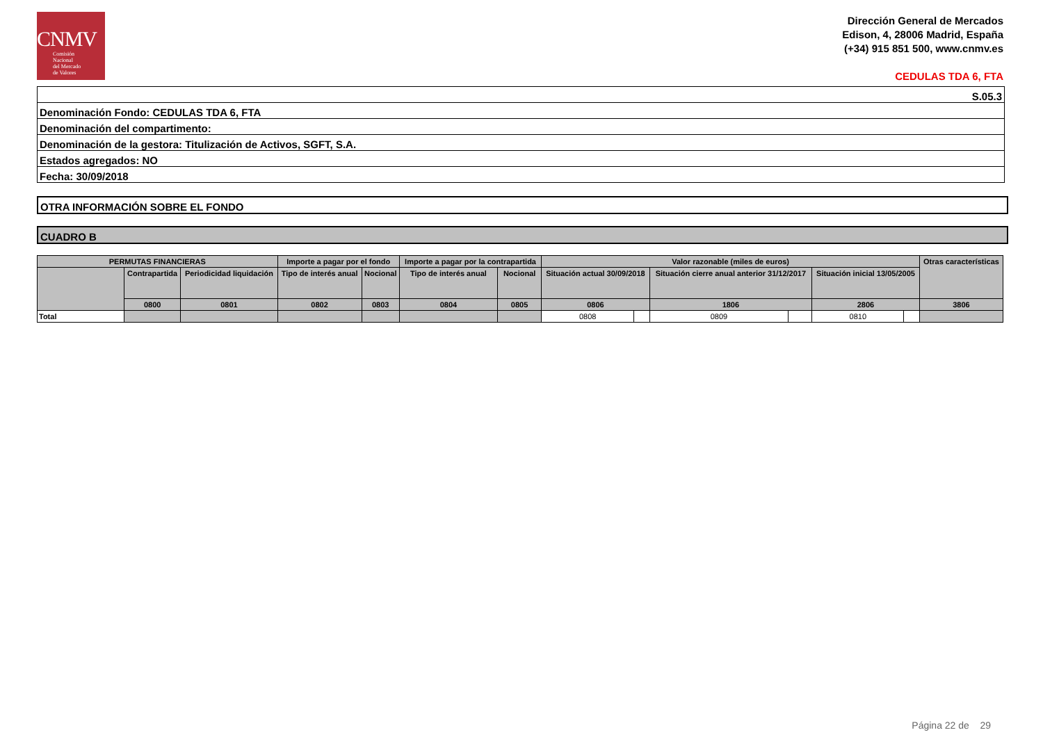CNMV
Comisión
Nacional
del Mercado
de Valores
Dirección General de Mercados
Edison, 4, 28006 Madrid, España
(+34) 915 851 500, www.cnmv.es
CEDULAS TDA 6, FTA
S.05.3
Denominación Fondo: CEDULAS TDA 6, FTA
Denominación del compartimento:
Denominación de la gestora: Titulización de Activos, SGFT, S.A.
Estados agregados: NO
Fecha: 30/09/2018
OTRA INFORMACIÓN SOBRE EL FONDO
CUADRO B
| PERMUTAS FINANCIERAS | | | Importe a pagar por el fondo | | Importe a pagar por la contrapartida | | Valor razonable (miles de euros) | | | | | | Otras características |
| --- | --- | --- | --- | --- | --- | --- | --- | --- | --- | --- | --- | --- | --- |
| | Contrapartida | Periodicidad liquidación | Tipo de interés anual | Nocional | Tipo de interés anual | Nocional | Situación actual 30/09/2018 | | Situación cierre anual anterior 31/12/2017 | | Situación inicial 13/05/2005 | | |
| | 0800 | 0801 | 0802 | 0803 | 0804 | 0805 | 0806 | | 1806 | | 2806 | | 3806 |
| Total | | | | | | | 0808 | | 0809 | | 0810 | | |
Página 22 de 29